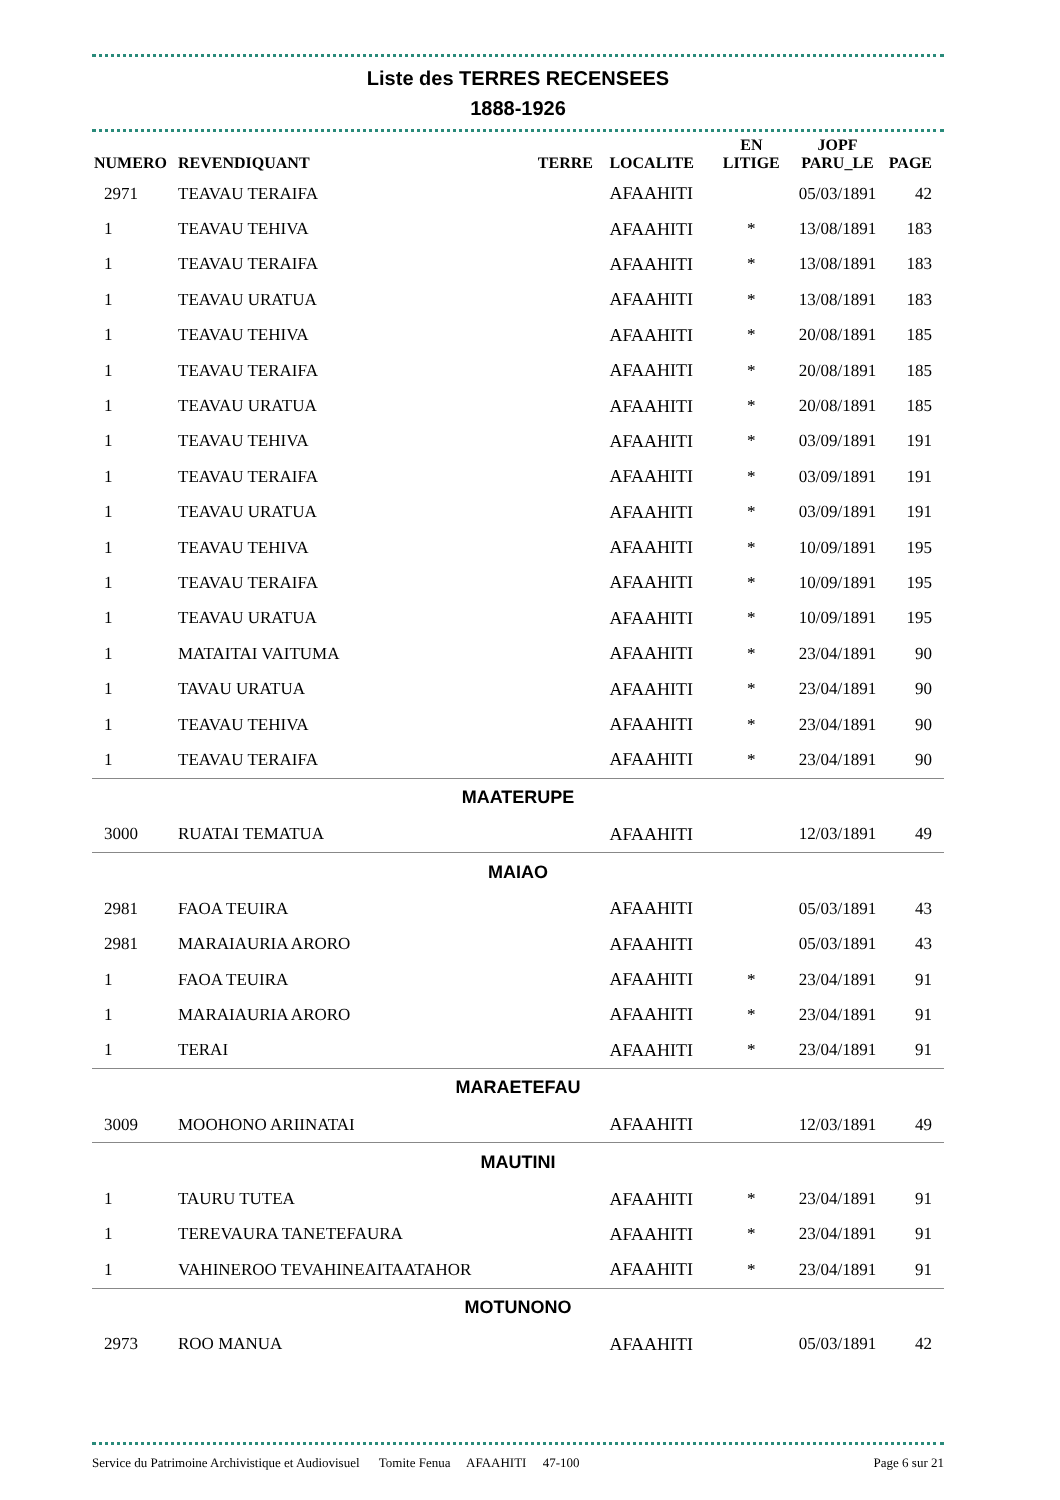Liste des TERRES RECENSEES
1888-1926
| NUMERO | REVENDIQUANT | TERRE | LOCALITE | EN LITIGE | JOPF PARU_LE | PAGE |
| --- | --- | --- | --- | --- | --- | --- |
| 2971 | TEAVAU TERAIFA | | AFAAHITI | | 05/03/1891 | 42 |
| 1 | TEAVAU TEHIVA | | AFAAHITI | * | 13/08/1891 | 183 |
| 1 | TEAVAU TERAIFA | | AFAAHITI | * | 13/08/1891 | 183 |
| 1 | TEAVAU URATUA | | AFAAHITI | * | 13/08/1891 | 183 |
| 1 | TEAVAU TEHIVA | | AFAAHITI | * | 20/08/1891 | 185 |
| 1 | TEAVAU TERAIFA | | AFAAHITI | * | 20/08/1891 | 185 |
| 1 | TEAVAU URATUA | | AFAAHITI | * | 20/08/1891 | 185 |
| 1 | TEAVAU TEHIVA | | AFAAHITI | * | 03/09/1891 | 191 |
| 1 | TEAVAU TERAIFA | | AFAAHITI | * | 03/09/1891 | 191 |
| 1 | TEAVAU URATUA | | AFAAHITI | * | 03/09/1891 | 191 |
| 1 | TEAVAU TEHIVA | | AFAAHITI | * | 10/09/1891 | 195 |
| 1 | TEAVAU TERAIFA | | AFAAHITI | * | 10/09/1891 | 195 |
| 1 | TEAVAU URATUA | | AFAAHITI | * | 10/09/1891 | 195 |
| 1 | MATAITAI VAITUMA | | AFAAHITI | * | 23/04/1891 | 90 |
| 1 | TAVAU URATUA | | AFAAHITI | * | 23/04/1891 | 90 |
| 1 | TEAVAU TEHIVA | | AFAAHITI | * | 23/04/1891 | 90 |
| 1 | TEAVAU TERAIFA | | AFAAHITI | * | 23/04/1891 | 90 |
| MAATERUPE | | | | | | |
| 3000 | RUATAI TEMATUA | | AFAAHITI | | 12/03/1891 | 49 |
| MAIAO | | | | | | |
| 2981 | FAOA TEUIRA | | AFAAHITI | | 05/03/1891 | 43 |
| 2981 | MARAIAURIA ARORO | | AFAAHITI | | 05/03/1891 | 43 |
| 1 | FAOA TEUIRA | | AFAAHITI | * | 23/04/1891 | 91 |
| 1 | MARAIAURIA ARORO | | AFAAHITI | * | 23/04/1891 | 91 |
| 1 | TERAI | | AFAAHITI | * | 23/04/1891 | 91 |
| MARAETEFAU | | | | | | |
| 3009 | MOOHONO ARIINATAI | | AFAAHITI | | 12/03/1891 | 49 |
| MAUTINI | | | | | | |
| 1 | TAURU TUTEA | | AFAAHITI | * | 23/04/1891 | 91 |
| 1 | TEREVAURA TANETEFAURA | | AFAAHITI | * | 23/04/1891 | 91 |
| 1 | VAHINEROO TEVAHINEAITAATAHOR | | AFAAHITI | * | 23/04/1891 | 91 |
| MOTUNONO | | | | | | |
| 2973 | ROO MANUA | | AFAAHITI | | 05/03/1891 | 42 |
Service du Patrimoine Archivistique et Audiovisuel Tomite Fenua AFAAHITI 47-100 Page 6 sur 21